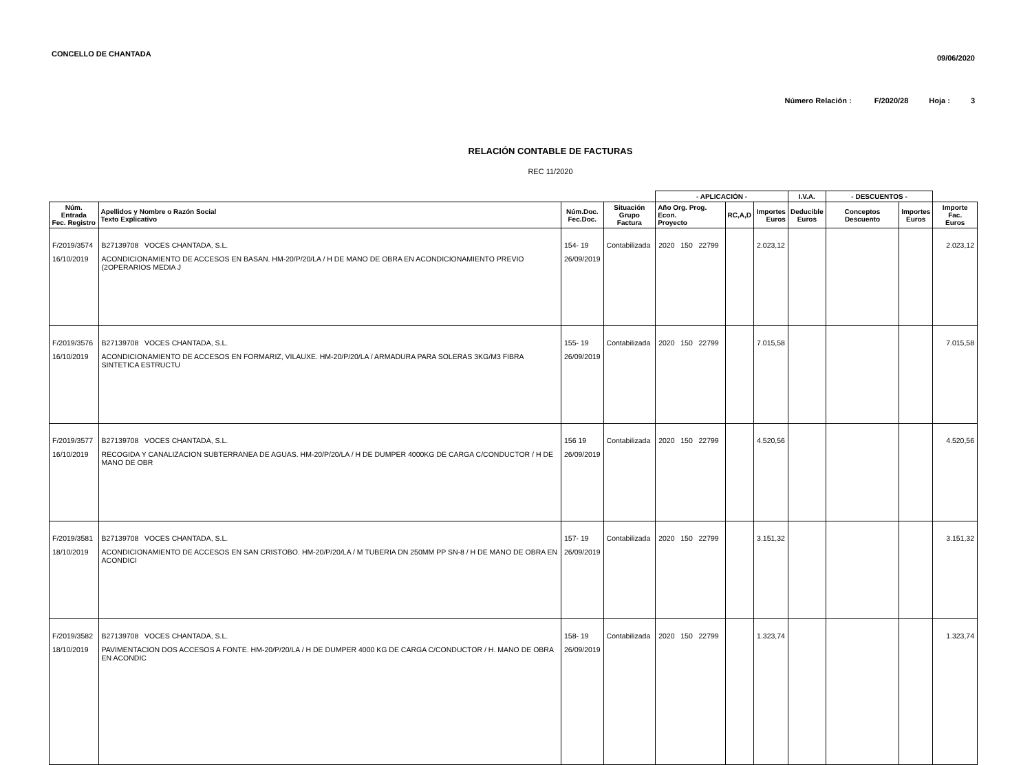CONCELLO DE CHANTADA
09/06/2020
Número Relación : F/2020/28 Hoja : 3
RELACIÓN CONTABLE DE FACTURAS
REC 11/2020
| | | | | - APLICACIÓN - | | | I.V.A. | - DESCUENTOS - | | |
| --- | --- | --- | --- | --- | --- | --- | --- | --- | --- | --- |
| Núm. Entrada Fec. Registro | Apellidos y Nombre o Razón Social Texto Explicativo | Núm.Doc. Fec.Doc. | Situación Grupo Factura | Año Org. Prog. Econ. Proyecto | RC,A,D | Importes Euros | Deducible Euros | Conceptos Descuento | Importes Euros | Importe Fac. Euros |
| F/2019/3574 16/10/2019 | B27139708 VOCES CHANTADA, S.L. ACONDICIONAMIENTO DE ACCESOS EN BASAN. HM-20/P/20/LA / H DE MANO DE OBRA EN ACONDICIONAMIENTO PREVIO (2OPERARIOS MEDIA J | 154- 19 26/09/2019 | Contabilizada | 2020 150 22799 | | 2.023,12 | | | | 2.023,12 |
| F/2019/3576 16/10/2019 | B27139708 VOCES CHANTADA, S.L. ACONDICIONAMIENTO DE ACCESOS EN FORMARIZ, VILAUXE. HM-20/P/20/LA / ARMADURA PARA SOLERAS 3KG/M3 FIBRA SINTETICA ESTRUCTU | 155- 19 26/09/2019 | Contabilizada | 2020 150 22799 | | 7.015,58 | | | | 7.015,58 |
| F/2019/3577 16/10/2019 | B27139708 VOCES CHANTADA, S.L. RECOGIDA Y CANALIZACION SUBTERRANEA DE AGUAS. HM-20/P/20/LA / H DE DUMPER 4000KG DE CARGA C/CONDUCTOR / H DE MANO DE OBR | 156 19 26/09/2019 | Contabilizada | 2020 150 22799 | | 4.520,56 | | | | 4.520,56 |
| F/2019/3581 18/10/2019 | B27139708 VOCES CHANTADA, S.L. ACONDICIONAMIENTO DE ACCESOS EN SAN CRISTOBO. HM-20/P/20/LA / M TUBERIA DN 250MM PP SN-8 / H DE MANO DE OBRA EN ACONDICI | 157- 19 26/09/2019 | Contabilizada | 2020 150 22799 | | 3.151,32 | | | | 3.151,32 |
| F/2019/3582 18/10/2019 | B27139708 VOCES CHANTADA, S.L. PAVIMENTACION DOS ACCESOS A FONTE. HM-20/P/20/LA / H DE DUMPER 4000 KG DE CARGA C/CONDUCTOR / H. MANO DE OBRA EN ACONDIC | 158- 19 26/09/2019 | Contabilizada | 2020 150 22799 | | 1.323,74 | | | | 1.323,74 |